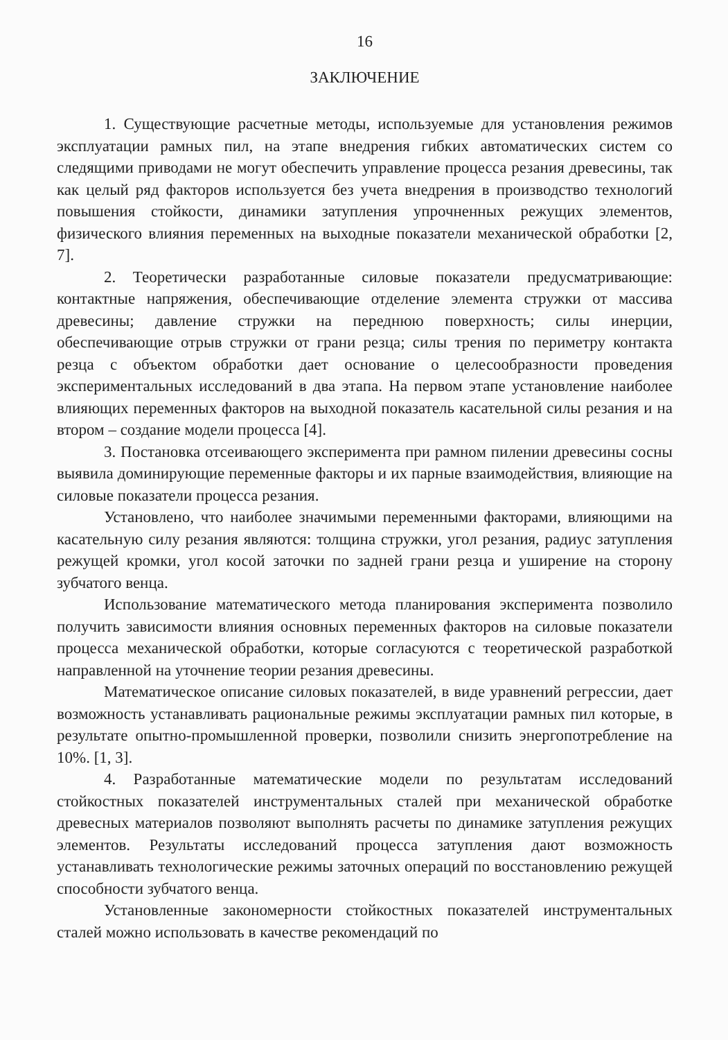16
ЗАКЛЮЧЕНИЕ
1. Существующие расчетные методы, используемые для установления режимов эксплуатации рамных пил, на этапе внедрения гибких автоматических систем со следящими приводами не могут обеспечить управление процесса резания древесины, так как целый ряд факторов используется без учета внедрения в производство технологий повышения стойкости, динамики затупления упрочненных режущих элементов, физического влияния переменных на выходные показатели механической обработки [2, 7].
2. Теоретически разработанные силовые показатели предусматривающие: контактные напряжения, обеспечивающие отделение элемента стружки от массива древесины; давление стружки на переднюю поверхность; силы инерции, обеспечивающие отрыв стружки от грани резца; силы трения по периметру контакта резца с объектом обработки дает основание о целесообразности проведения экспериментальных исследований в два этапа. На первом этапе установление наиболее влияющих переменных факторов на выходной показатель касательной силы резания и на втором – создание модели процесса [4].
3. Постановка отсеивающего эксперимента при рамном пилении древесины сосны выявила доминирующие переменные факторы и их парные взаимодействия, влияющие на силовые показатели процесса резания.
Установлено, что наиболее значимыми переменными факторами, влияющими на касательную силу резания являются: толщина стружки, угол резания, радиус затупления режущей кромки, угол косой заточки по задней грани резца и уширение на сторону зубчатого венца.
Использование математического метода планирования эксперимента позволило получить зависимости влияния основных переменных факторов на силовые показатели процесса механической обработки, которые согласуются с теоретической разработкой направленной на уточнение теории резания древесины.
Математическое описание силовых показателей, в виде уравнений регрессии, дает возможность устанавливать рациональные режимы эксплуатации рамных пил которые, в результате опытно-промышленной проверки, позволили снизить энергопотребление на 10%. [1, 3].
4. Разработанные математические модели по результатам исследований стойкостных показателей инструментальных сталей при механической обработке древесных материалов позволяют выполнять расчеты по динамике затупления режущих элементов. Результаты исследований процесса затупления дают возможность устанавливать технологические режимы заточных операций по восстановлению режущей способности зубчатого венца.
Установленные закономерности стойкостных показателей инструментальных сталей можно использовать в качестве рекомендаций по